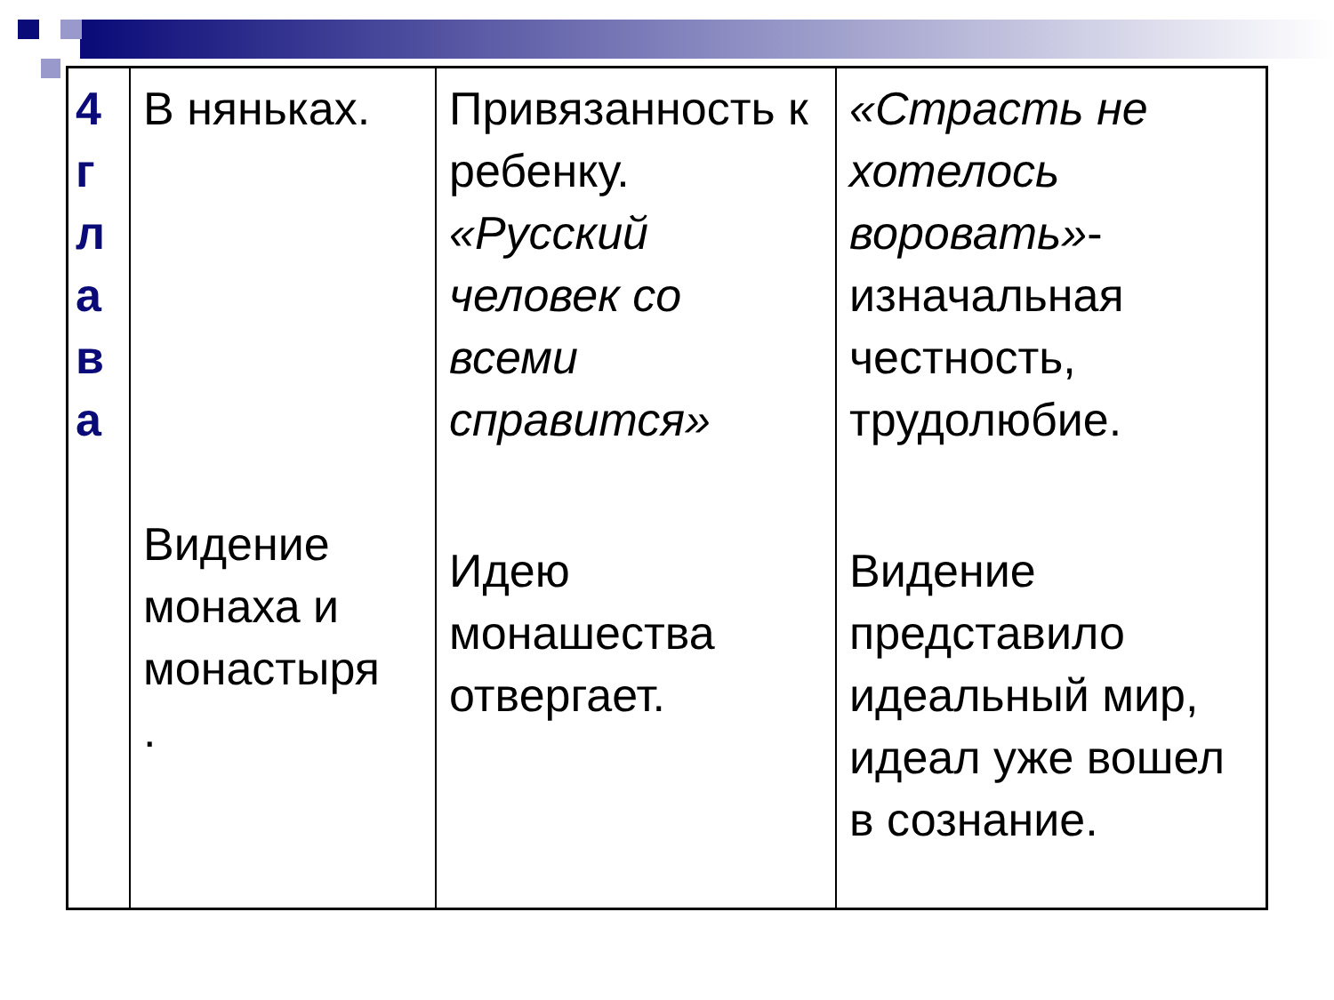| 4 г л а в а | В няньках. Видение монаха и монастыря . | Привязанность к ребенку. «Русский человек со всеми справится» Идею монашества отвергает. | «Страсть не хотелось воровать» - изначальная честность, трудолюбие. Видение представило идеальный мир, идеал уже вошел в сознание. |